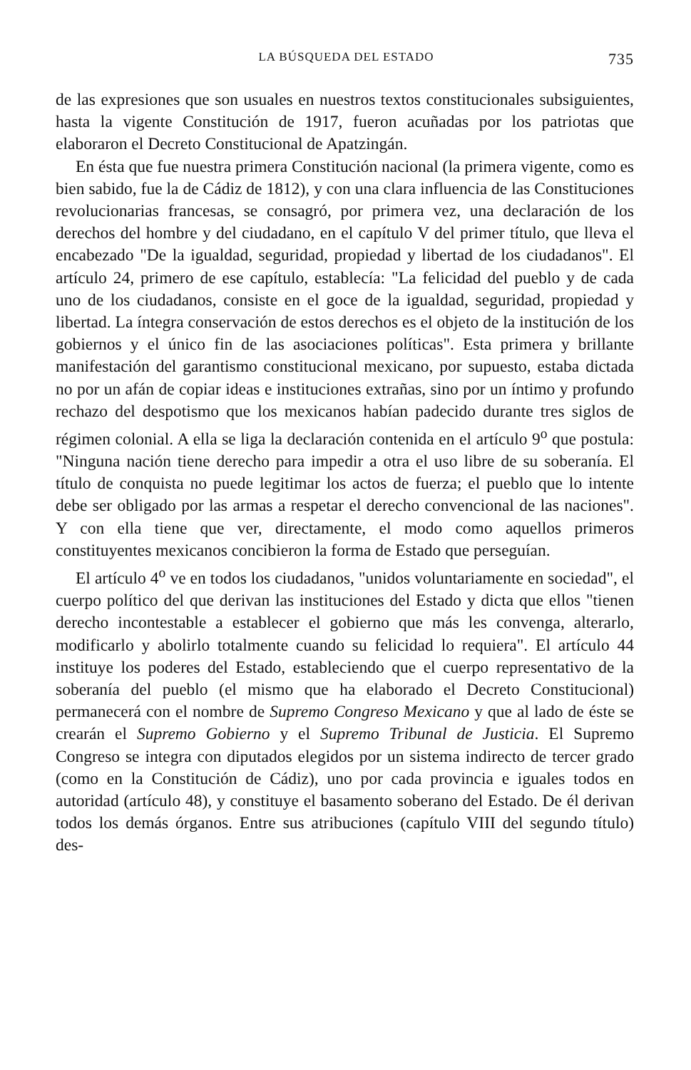LA BÚSQUEDA DEL ESTADO 735
de las expresiones que son usuales en nuestros textos constitucionales subsiguientes, hasta la vigente Constitución de 1917, fueron acuñadas por los patriotas que elaboraron el Decreto Constitucional de Apatzingán.
En ésta que fue nuestra primera Constitución nacional (la primera vigente, como es bien sabido, fue la de Cádiz de 1812), y con una clara influencia de las Constituciones revolucionarias francesas, se consagró, por primera vez, una declaración de los derechos del hombre y del ciudadano, en el capítulo V del primer título, que lleva el encabezado "De la igualdad, seguridad, propiedad y libertad de los ciudadanos". El artículo 24, primero de ese capítulo, establecía: "La felicidad del pueblo y de cada uno de los ciudadanos, consiste en el goce de la igualdad, seguridad, propiedad y libertad. La íntegra conservación de estos derechos es el objeto de la institución de los gobiernos y el único fin de las asociaciones políticas". Esta primera y brillante manifestación del garantismo constitucional mexicano, por supuesto, estaba dictada no por un afán de copiar ideas e instituciones extrañas, sino por un íntimo y profundo rechazo del despotismo que los mexicanos habían padecido durante tres siglos de régimen colonial. A ella se liga la declaración contenida en el artículo 9<sup>o</sup> que postula: "Ninguna nación tiene derecho para impedir a otra el uso libre de su soberanía. El título de conquista no puede legitimar los actos de fuerza; el pueblo que lo intente debe ser obligado por las armas a respetar el derecho convencional de las naciones". Y con ella tiene que ver, directamente, el modo como aquellos primeros constituyentes mexicanos concibieron la forma de Estado que perseguían.
El artículo 4<sup>o</sup> ve en todos los ciudadanos, "unidos voluntariamente en sociedad", el cuerpo político del que derivan las instituciones del Estado y dicta que ellos "tienen derecho incontestable a establecer el gobierno que más les convenga, alterarlo, modificarlo y abolirlo totalmente cuando su felicidad lo requiera". El artículo 44 instituye los poderes del Estado, estableciendo que el cuerpo representativo de la soberanía del pueblo (el mismo que ha elaborado el Decreto Constitucional) permanecerá con el nombre de Supremo Congreso Mexicano y que al lado de éste se crearán el Supremo Gobierno y el Supremo Tribunal de Justicia. El Supremo Congreso se integra con diputados elegidos por un sistema indirecto de tercer grado (como en la Constitución de Cádiz), uno por cada provincia e iguales todos en autoridad (artículo 48), y constituye el basamento soberano del Estado. De él derivan todos los demás órganos. Entre sus atribuciones (capítulo VIII del segundo título) des-